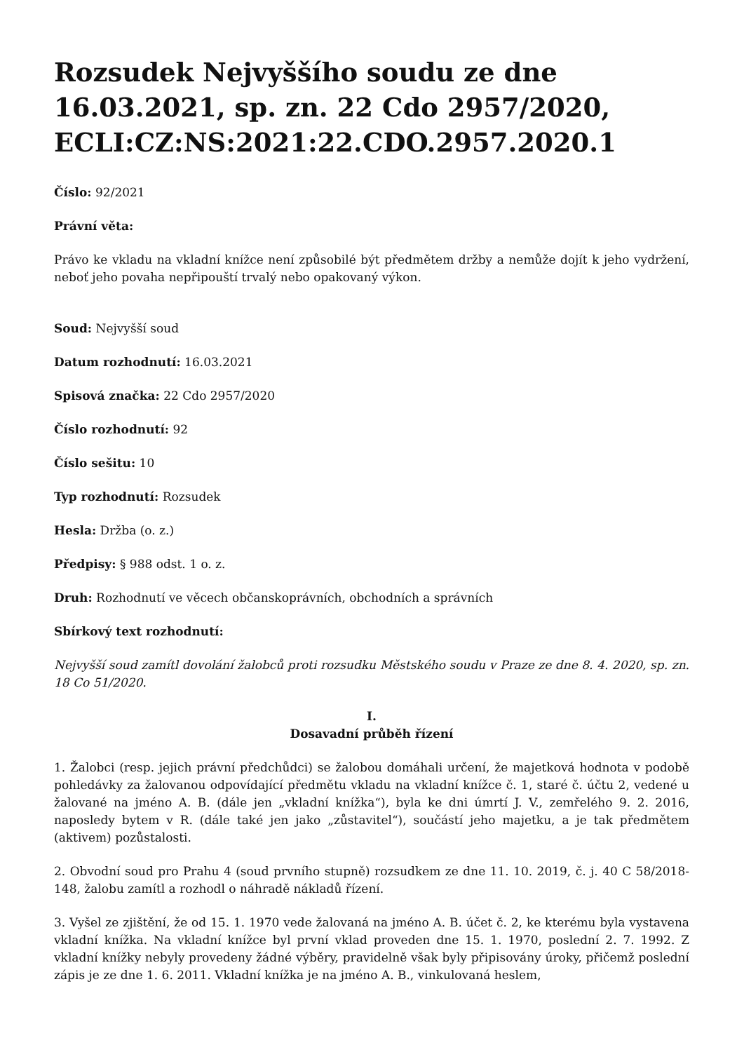Rozsudek Nejvyššího soudu ze dne 16.03.2021, sp. zn. 22 Cdo 2957/2020, ECLI:CZ:NS:2021:22.CDO.2957.2020.1
Číslo: 92/2021
Právní věta:
Právo ke vkladu na vkladní knížce není způsobilé být předmětem držby a nemůže dojít k jeho vydržení, neboť jeho povaha nepřipouští trvalý nebo opakovaný výkon.
Soud: Nejvyšší soud
Datum rozhodnutí: 16.03.2021
Spisová značka: 22 Cdo 2957/2020
Číslo rozhodnutí: 92
Číslo sešitu: 10
Typ rozhodnutí: Rozsudek
Hesla: Držba (o. z.)
Předpisy: § 988 odst. 1 o. z.
Druh: Rozhodnutí ve věcech občanskoprávních, obchodních a správních
Sbírkový text rozhodnutí:
Nejvyšší soud zamítl dovolání žalobců proti rozsudku Městského soudu v Praze ze dne 8. 4. 2020, sp. zn. 18 Co 51/2020.
I.
Dosavadní průběh řízení
1. Žalobci (resp. jejich právní předchůdci) se žalobou domáhali určení, že majetková hodnota v podobě pohledávky za žalovanou odpovídající předmětu vkladu na vkladní knížce č. 1, staré č. účtu 2, vedené u žalované na jméno A. B. (dále jen „vkladní knížka“), byla ke dni úmrtí J. V., zemřelého 9. 2. 2016, naposledy bytem v R. (dále také jen jako „zůstavitel“), součástí jeho majetku, a je tak předmětem (aktivem) pozůstalosti.
2. Obvodní soud pro Prahu 4 (soud prvního stupně) rozsudkem ze dne 11. 10. 2019, č. j. 40 C 58/2018-148, žalobu zamítl a rozhodl o náhradě nákladů řízení.
3. Vyšel ze zjištění, že od 15. 1. 1970 vede žalovaná na jméno A. B. účet č. 2, ke kterému byla vystavena vkladní knížka. Na vkladní knížce byl první vklad proveden dne 15. 1. 1970, poslední 2. 7. 1992. Z vkladní knížky nebyly provedeny žádné výběry, pravidelně však byly připisovány úroky, přičemž poslední zápis je ze dne 1. 6. 2011. Vkladní knížka je na jméno A. B., vinkulovaná heslem,